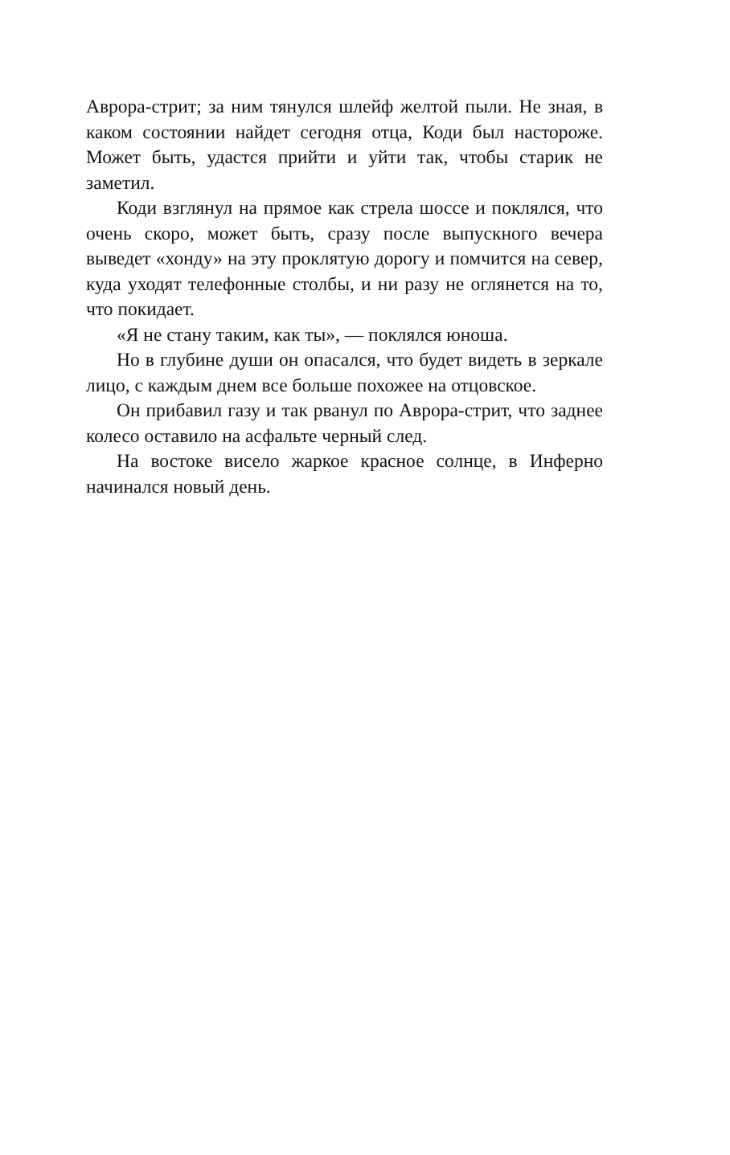Аврора-стрит; за ним тянулся шлейф желтой пыли. Не зная, в каком состоянии найдет сегодня отца, Коди был настороже. Может быть, удастся прийти и уйти так, чтобы старик не заметил.
Коди взглянул на прямое как стрела шоссе и поклялся, что очень скоро, может быть, сразу после выпускного вечера выведет «хонду» на эту проклятую дорогу и помчится на север, куда уходят телефонные столбы, и ни разу не оглянется на то, что покидает.
«Я не стану таким, как ты», — поклялся юноша.
Но в глубине души он опасался, что будет видеть в зеркале лицо, с каждым днем все больше похожее на отцовское.
Он прибавил газу и так рванул по Аврора-стрит, что заднее колесо оставило на асфальте черный след.
На востоке висело жаркое красное солнце, в Инферно начинался новый день.